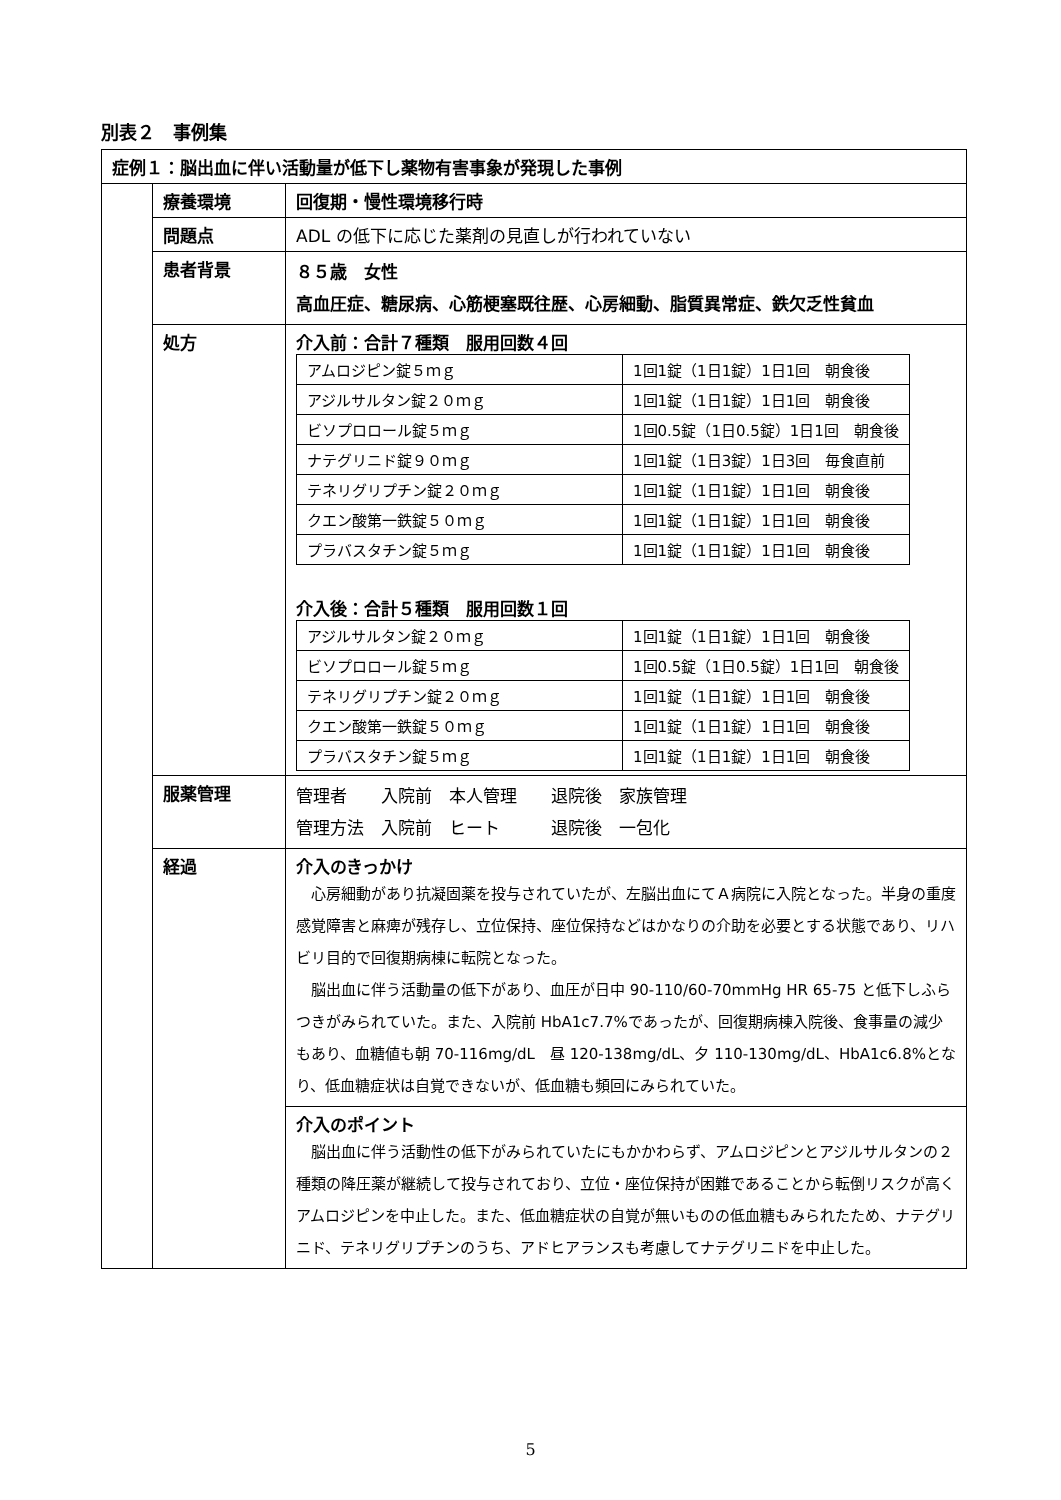別表２　事例集
| 症例１：脳出血に伴い活動量が低下し薬物有害事象が発現した事例 | | |
| | 療養環境 | 回復期・慢性環境移行時 |
| | 問題点 | ADL の低下に応じた薬剤の見直しが行われていない |
| | 患者背景 | ８５歳 女性 高血圧症、糖尿病、心筋梗塞既往歴、心房細動、脂質異常症、鉄欠乏性貧血 |
| | 処方 | 介入前：合計７種類 服用回数４回 / アムロジピン錠５ｍｇ / 1回1錠（1日1錠）1日1回 朝食後 / / アジルサルタン錠２０ｍｇ / 1回1錠（1日1錠）1日1回 朝食後 / / ビソプロロール錠５ｍｇ / 1回0.5錠（1日0.5錠）1日1回 朝食後 / / ナテグリニド錠９０ｍｇ / 1回1錠（1日3錠）1日3回 毎食直前 / / テネリグリプチン錠２０ｍｇ / 1回1錠（1日1錠）1日1回 朝食後 / / クエン酸第一鉄錠５０ｍｇ / 1回1錠（1日1錠）1日1回 朝食後 / / プラバスタチン錠５ｍｇ / 1回1錠（1日1錠）1日1回 朝食後 / 介入後：合計５種類 服用回数１回 / アジルサルタン錠２０ｍｇ / 1回1錠（1日1錠）1日1回 朝食後 / / ビソプロロール錠５ｍｇ / 1回0.5錠（1日0.5錠）1日1回 朝食後 / / テネリグリプチン錠２０ｍｇ / 1回1錠（1日1錠）1日1回 朝食後 / / クエン酸第一鉄錠５０ｍｇ / 1回1錠（1日1錠）1日1回 朝食後 / / プラバスタチン錠５ｍｇ / 1回1錠（1日1錠）1日1回 朝食後 / |
| | 服薬管理 | 管理者 入院前 本人管理 退院後 家族管理 管理方法 入院前 ヒート 退院後 一包化 |
| | 経過 | 介入のきっかけ 心房細動があり抗凝固薬を投与されていたが、左脳出血にてＡ病院に入院となった。半身の重度感覚障害と麻痺が残存し、立位保持、座位保持などはかなりの介助を必要とする状態であり、リハビリ目的で回復期病棟に転院となった。 脳出血に伴う活動量の低下があり、血圧が日中 90-110/60-70mmHg HR 65-75 と低下しふらつきがみられていた。また、入院前 HbA1c7.7%であったが、回復期病棟入院後、食事量の減少もあり、血糖値も朝 70-116mg/dL 昼 120-138mg/dL、夕 110-130mg/dL、HbA1c6.8%となり、低血糖症状は自覚できないが、低血糖も頻回にみられていた。 |
| | | 介入のポイント 脳出血に伴う活動性の低下がみられていたにもかかわらず、アムロジピンとアジルサルタンの２種類の降圧薬が継続して投与されており、立位・座位保持が困難であることから転倒リスクが高くアムロジピンを中止した。また、低血糖症状の自覚が無いものの低血糖もみられたため、ナテグリニド、テネリグリプチンのうち、アドヒアランスも考慮してナテグリニドを中止した。 |
5